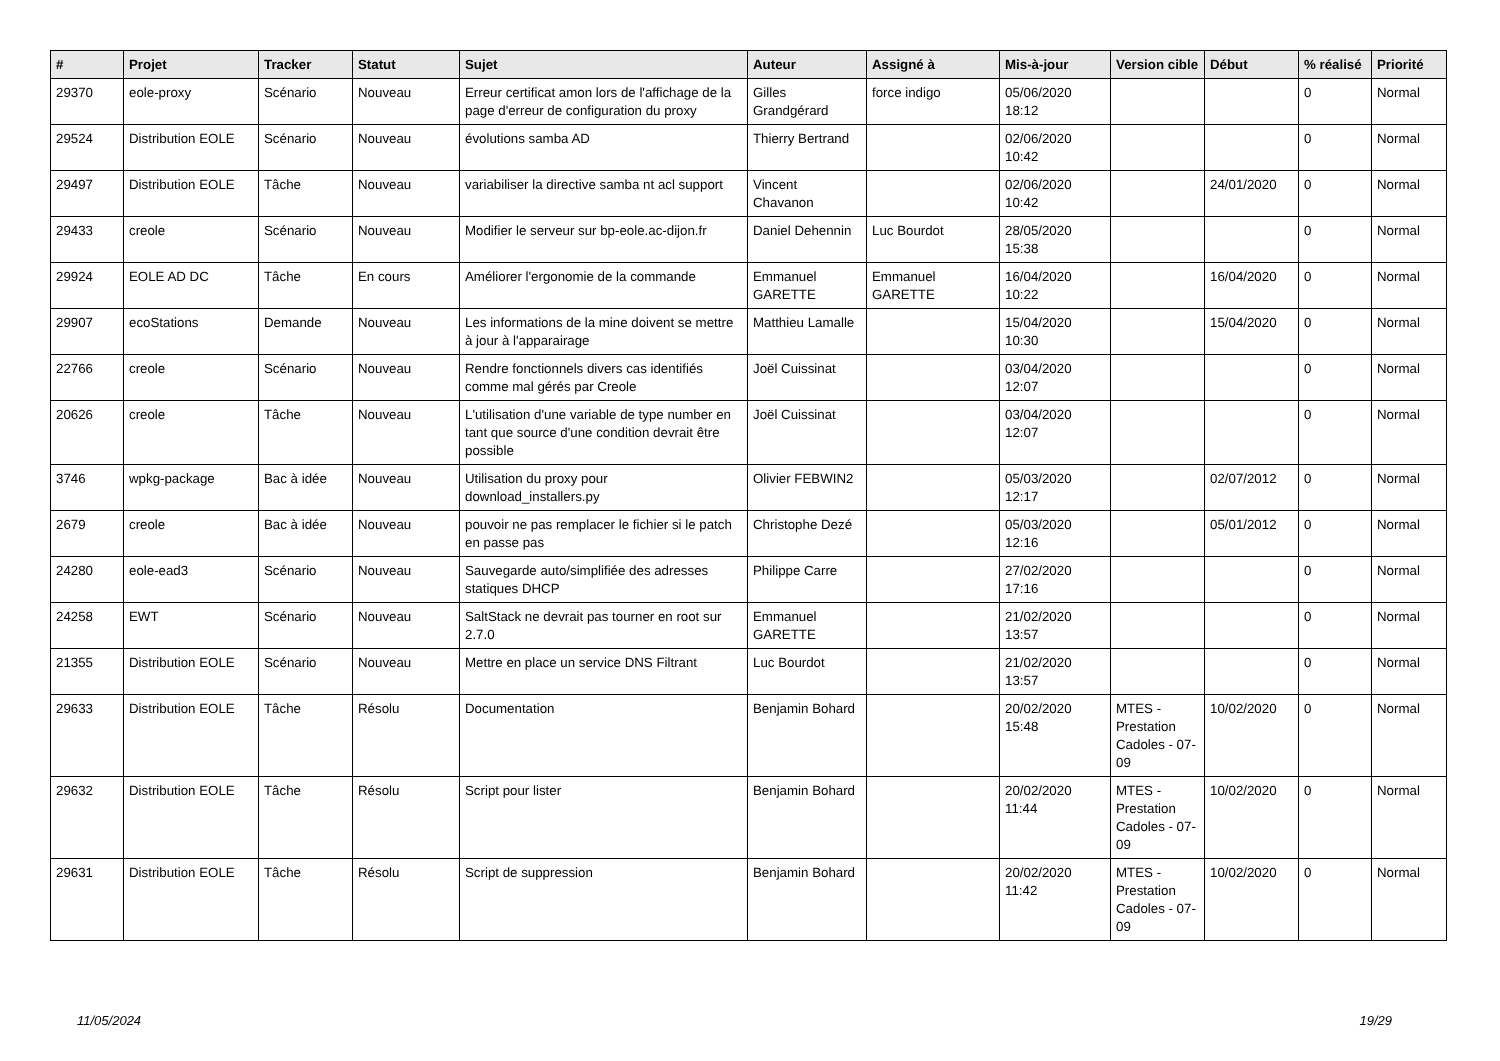| # | Projet | Tracker | Statut | Sujet | Auteur | Assigné à | Mis-à-jour | Version cible | Début | % réalisé | Priorité |
| --- | --- | --- | --- | --- | --- | --- | --- | --- | --- | --- | --- |
| 29370 | eole-proxy | Scénario | Nouveau | Erreur certificat amon lors de l'affichage de la page d'erreur de configuration du proxy | Gilles Grandgérard | force indigo | 05/06/2020 18:12 | | | 0 | Normal |
| 29524 | Distribution EOLE | Scénario | Nouveau | évolutions samba AD | Thierry Bertrand | | 02/06/2020 10:42 | | | 0 | Normal |
| 29497 | Distribution EOLE | Tâche | Nouveau | variabiliser la directive samba nt acl support | Vincent Chavanon | | 02/06/2020 10:42 | | 24/01/2020 | 0 | Normal |
| 29433 | creole | Scénario | Nouveau | Modifier le serveur sur bp-eole.ac-dijon.fr | Daniel Dehennin | Luc Bourdot | 28/05/2020 15:38 | | | 0 | Normal |
| 29924 | EOLE AD DC | Tâche | En cours | Améliorer l'ergonomie de la commande | Emmanuel GARETTE | Emmanuel GARETTE | 16/04/2020 10:22 | | 16/04/2020 | 0 | Normal |
| 29907 | ecoStations | Demande | Nouveau | Les informations de la mine doivent se mettre à jour à l'apparairage | Matthieu Lamalle | | 15/04/2020 10:30 | | 15/04/2020 | 0 | Normal |
| 22766 | creole | Scénario | Nouveau | Rendre fonctionnels divers cas identifiés comme mal gérés par Creole | Joël Cuissinat | | 03/04/2020 12:07 | | | 0 | Normal |
| 20626 | creole | Tâche | Nouveau | L'utilisation d'une variable de type number en tant que source d'une condition devrait être possible | Joël Cuissinat | | 03/04/2020 12:07 | | | 0 | Normal |
| 3746 | wpkg-package | Bac à idée | Nouveau | Utilisation du proxy pour download_installers.py | Olivier FEBWIN2 | | 05/03/2020 12:17 | | 02/07/2012 | 0 | Normal |
| 2679 | creole | Bac à idée | Nouveau | pouvoir ne pas remplacer le fichier si le patch en passe pas | Christophe Dezé | | 05/03/2020 12:16 | | 05/01/2012 | 0 | Normal |
| 24280 | eole-ead3 | Scénario | Nouveau | Sauvegarde auto/simplifiée des adresses statiques DHCP | Philippe Carre | | 27/02/2020 17:16 | | | 0 | Normal |
| 24258 | EWT | Scénario | Nouveau | SaltStack ne devrait pas tourner en root sur 2.7.0 | Emmanuel GARETTE | | 21/02/2020 13:57 | | | 0 | Normal |
| 21355 | Distribution EOLE | Scénario | Nouveau | Mettre en place un service DNS Filtrant | Luc Bourdot | | 21/02/2020 13:57 | | | 0 | Normal |
| 29633 | Distribution EOLE | Tâche | Résolu | Documentation | Benjamin Bohard | | 20/02/2020 15:48 | MTES - Prestation Cadoles - 07-09 | 10/02/2020 | 0 | Normal |
| 29632 | Distribution EOLE | Tâche | Résolu | Script pour lister | Benjamin Bohard | | 20/02/2020 11:44 | MTES - Prestation Cadoles - 07-09 | 10/02/2020 | 0 | Normal |
| 29631 | Distribution EOLE | Tâche | Résolu | Script de suppression | Benjamin Bohard | | 20/02/2020 11:42 | MTES - Prestation Cadoles - 07-09 | 10/02/2020 | 0 | Normal |
11/05/2024 19/29